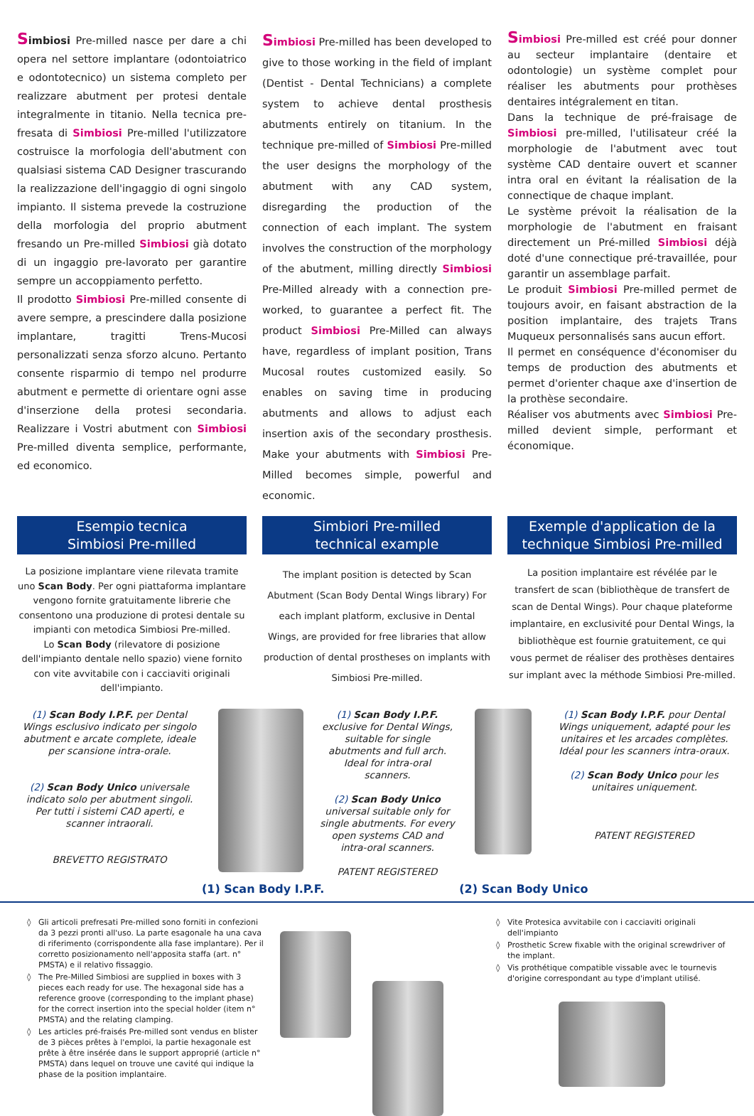Simbiosi Pre-milled nasce per dare a chi opera nel settore implantare (odontoiatrico e odontotecnico) un sistema completo per realizzare abutment per protesi dentale integralmente in titanio. Nella tecnica pre-fresata di Simbiosi Pre-milled l'utilizzatore costruisce la morfologia dell'abutment con qualsiasi sistema CAD Designer trascurando la realizzazione dell'ingaggio di ogni singolo impianto. Il sistema prevede la costruzione della morfologia del proprio abutment fresando un Pre-milled Simbiosi già dotato di un ingaggio pre-lavorato per garantire sempre un accoppiamento perfetto.
Il prodotto Simbiosi Pre-milled consente di avere sempre, a prescindere dalla posizione implantare, tragitti Trens-Mucosi personalizzati senza sforzo alcuno. Pertanto consente risparmio di tempo nel produrre abutment e permette di orientare ogni asse d'inserzione della protesi secondaria. Realizzare i Vostri abutment con Simbiosi Pre-milled diventa semplice, performante, ed economico.
Simbiosi Pre-milled has been developed to give to those working in the field of implant (Dentist - Dental Technicians) a complete system to achieve dental prosthesis abutments entirely on titanium. In the technique pre-milled of Simbiosi Pre-milled the user designs the morphology of the abutment with any CAD system, disregarding the production of the connection of each implant. The system involves the construction of the morphology of the abutment, milling directly Simbiosi Pre-Milled already with a connection pre-worked, to guarantee a perfect fit. The product Simbiosi Pre-Milled can always have, regardless of implant position, Trans Mucosal routes customized easily. So enables on saving time in producing abutments and allows to adjust each insertion axis of the secondary prosthesis. Make your abutments with Simbiosi Pre-Milled becomes simple, powerful and economic.
Simbiosi Pre-milled est créé pour donner au secteur implantaire (dentaire et odontologie) un système complet pour réaliser les abutments pour prothèses dentaires intégralement en titan.
Dans la technique de pré-fraisage de Simbiosi pre-milled, l'utilisateur créé la morphologie de l'abutment avec tout système CAD dentaire ouvert et scanner intra oral en évitant la réalisation de la connectique de chaque implant.
Le système prévoit la réalisation de la morphologie de l'abutment en fraisant directement un Pré-milled Simbiosi déjà doté d'une connectique pré-travaillée, pour garantir un assemblage parfait.
Le produit Simbiosi Pre-milled permet de toujours avoir, en faisant abstraction de la position implantaire, des trajets Trans Muqueux personnalisés sans aucun effort.
Il permet en conséquence d'économiser du temps de production des abutments et permet d'orienter chaque axe d'insertion de la prothèse secondaire.
Réaliser vos abutments avec Simbiosi Pre-milled devient simple, performant et économique.
Esempio tecnica
Simbiosi Pre-milled
Simbiori Pre-milled
technical example
Exemple d'application de la
technique Simbiosi Pre-milled
La posizione implantare viene rilevata tramite uno Scan Body. Per ogni piattaforma implantare vengono fornite gratuitamente librerie che consentono una produzione di protesi dentale su impianti con metodica Simbiosi Pre-milled.
Lo Scan Body (rilevatore di posizione dell'impianto dentale nello spazio) viene fornito con vite avvitabile con i cacciaviti originali dell'impianto.
The implant position is detected by Scan Abutment (Scan Body Dental Wings library) For each implant platform, exclusive in Dental Wings, are provided for free libraries that allow production of dental prostheses on implants with Simbiosi Pre-milled.
La position implantaire est révélée par le transfert de scan (bibliothèque de transfert de scan de Dental Wings). Pour chaque plateforme implantaire, en exclusivité pour Dental Wings, la bibliothèque est fournie gratuitement, ce qui vous permet de réaliser des prothèses dentaires sur implant avec la méthode Simbiosi Pre-milled.
(1) Scan Body I.P.F. per Dental Wings esclusivo indicato per singolo abutment e arcate complete, ideale per scansione intra-orale.
(2) Scan Body Unico universale indicato solo per abutment singoli.
Per tutti i sistemi CAD aperti, e scanner intraorali.
BREVETTO REGISTRATO
(1) Scan Body I.P.F. exclusive for Dental Wings, suitable for single abutments and full arch.
Ideal for intra-oral scanners.
(2) Scan Body Unico universal suitable only for single abutments. For every open systems CAD and intra-oral scanners.
PATENT REGISTERED
(1) Scan Body I.P.F. pour Dental Wings uniquement, adapté pour les unitaires et les arcades complètes. Idéal pour les scanners intra-oraux.
(2) Scan Body Unico pour les unitaires uniquement.
PATENT REGISTERED
(1) Scan Body I.P.F. (2) Scan Body Unico
Gli articoli prefresati Pre-milled sono forniti in confezioni da 3 pezzi pronti all'uso. La parte esagonale ha una cava di riferimento (corrispondente alla fase implantare). Per il corretto posizionamento nell'apposita staffa (art. n° PMSTA) e il relativo fissaggio.
The Pre-Milled Simbiosi are supplied in boxes with 3 pieces each ready for use. The hexagonal side has a reference groove (corresponding to the implant phase) for the correct insertion into the special holder (item n° PMSTA) and the relating clamping.
Les articles pré-fraisés Pre-milled sont vendus en blister de 3 pièces prêtes à l'emploi, la partie hexagonale est prête à être insérée dans le support approprié (article n° PMSTA) dans lequel on trouve une cavité qui indique la phase de la position implantaire.
Vite Protesica avvitabile con i cacciaviti originali dell'impianto
Prosthetic Screw fixable with the original screwdriver of the implant.
Vis prothétique compatible vissable avec le tournevis d'origine correspondant au type d'implant utilisé.